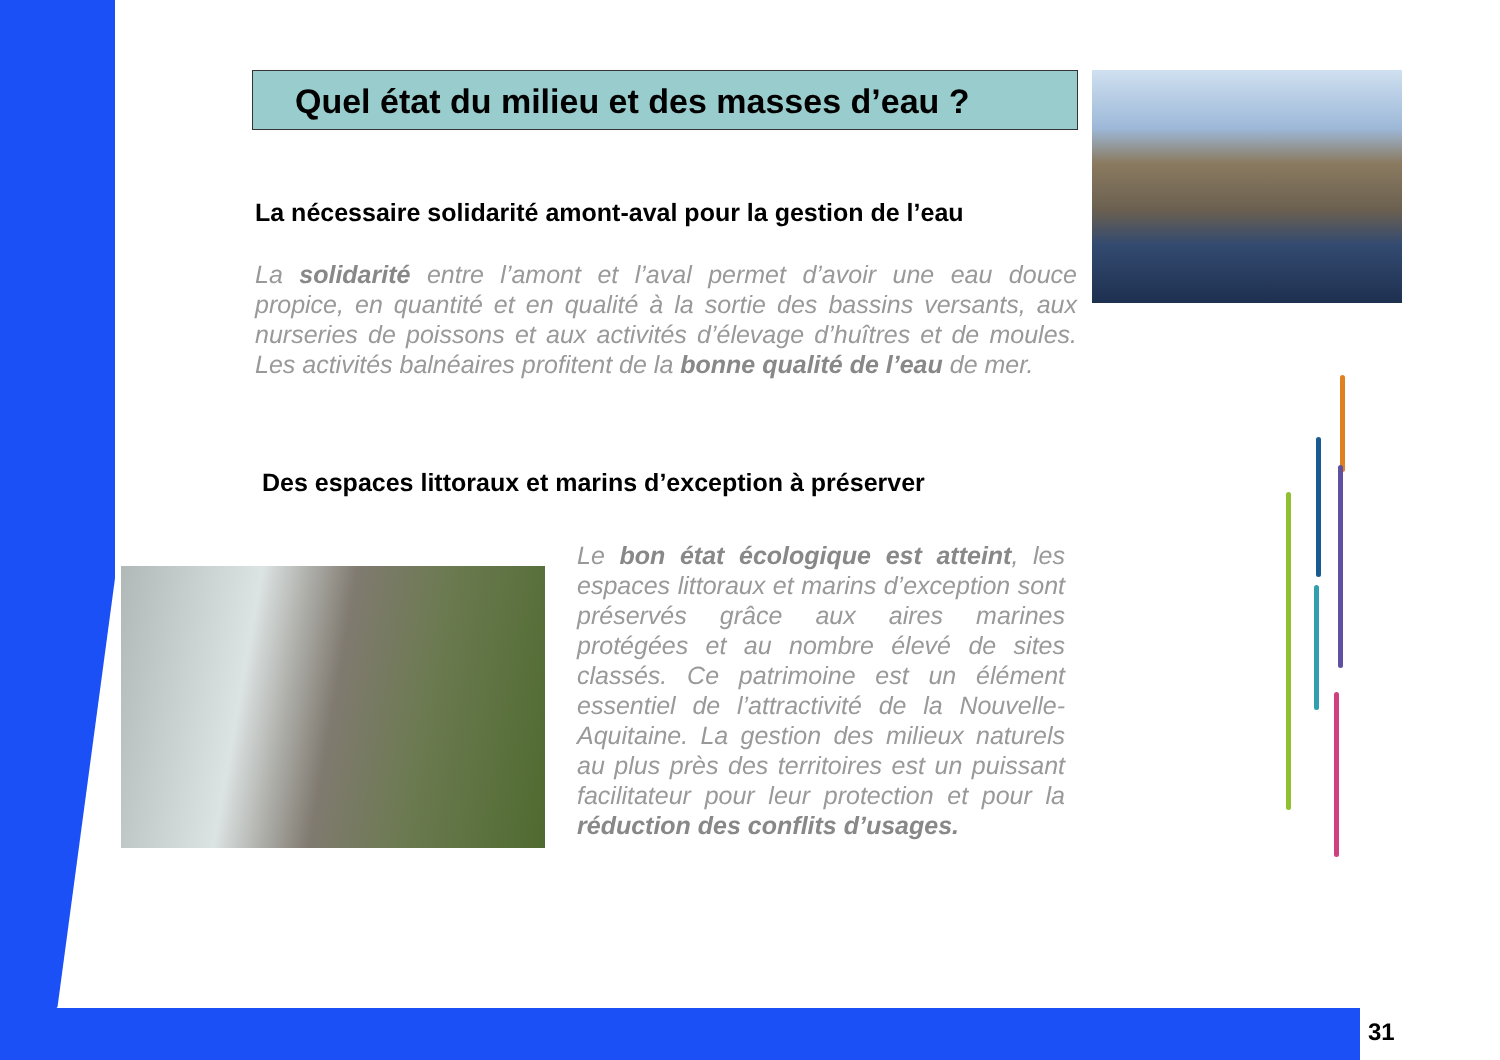Quel état du milieu et des masses d’eau ?
La nécessaire solidarité amont-aval pour la gestion de l’eau
La solidarité entre l’amont et l’aval permet d’avoir une eau douce propice, en quantité et en qualité à la sortie des bassins versants, aux nurseries de poissons et aux activités d’élevage d’huîtres et de moules. Les activités balnéaires profitent de la bonne qualité de l’eau de mer.
Des espaces littoraux et marins d’exception à préserver
Le bon état écologique est atteint, les espaces littoraux et marins d’exception sont préservés grâce aux aires marines protégées et au nombre élevé de sites classés. Ce patrimoine est un élément essentiel de l’attractivité de la Nouvelle-Aquitaine. La gestion des milieux naturels au plus près des territoires est un puissant facilitateur pour leur protection et pour la réduction des conflits d’usages.
31